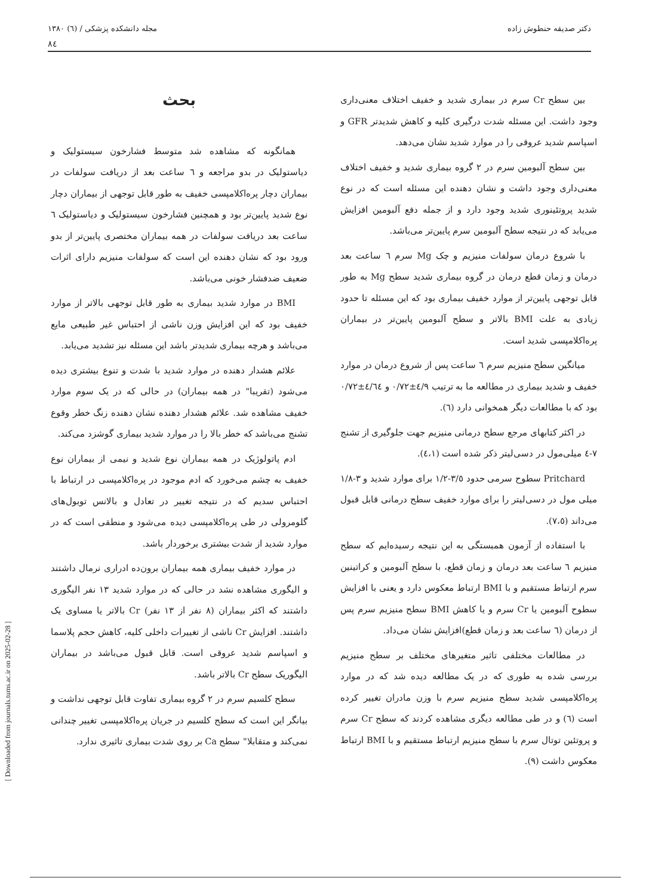دکتر صدیقه حنطوش زاده مجله دانشکده پزشکی / (٦) ١٣٨٠
٨٤
[ Downloaded from journals.tums.ac.ir on 2025-02-28 ]
بحث
همانگونه که مشاهده شد متوسط فشارخون سیستولیک و دیاستولیک در بدو مراجعه و ٦ ساعت بعد از دریافت سولفات در بیماران دچار پره‌اکلامپسی خفیف به طور قابل توجهی از بیماران دچار نوع شدید پایین‌تر بود و همچنین فشارخون سیستولیک و دیاستولیک ٦ ساعت بعد دریافت سولفات در همه بیماران مختصری پایین‌تر از بدو ورود بود که نشان دهنده این است که سولفات منیزیم دارای اثرات ضعیف ضدفشار خونی می‌باشد.
BMI در موارد شدید بیماری به طور قابل توجهی بالاتر از موارد خفیف بود که این افزایش وزن ناشی از احتباس غیر طبیعی مایع می‌باشد و هرچه بیماری شدیدتر باشد این مسئله نیز تشدید می‌یابد.
علائم هشدار دهنده در موارد شدید با شدت و تنوع بیشتری دیده می‌شود (تقریبا" در همه بیماران) در حالی که در یک سوم موارد خفیف مشاهده شد. علائم هشدار دهنده نشان دهنده زنگ خطر وقوع تشنج می‌باشد که خطر بالا را در موارد شدید بیماری گوشزد می‌کند.
ادم پاتولوژیک در همه بیماران نوع شدید و نیمی از بیماران نوع خفیف به چشم می‌خورد که ادم موجود در پره‌اکلامپسی در ارتباط با احتباس سدیم که در نتیجه تغییر در تعادل و بالانس توبول‌های گلومرولی در طی پره‌اکلامپسی دیده می‌شود و منطقی است که در موارد شدید از شدت بیشتری برخوردار باشد.
در موارد خفیف بیماری همه بیماران برون‌ده ادراری نرمال داشتند و الیگوری مشاهده نشد در حالی که در موارد شدید ١٣ نفر الیگوری داشتند که اکثر بیماران (٨ نفر از ١٣ نفر) Cr بالاتر یا مساوی یک داشتند. افزایش Cr ناشی از تغییرات داخلی کلیه، کاهش حجم پلاسما و اسپاسم شدید عروقی است. قابل قبول می‌باشد در بیماران الیگوریک سطح Cr بالاتر باشد.
سطح کلسیم سرم در ٢ گروه بیماری تفاوت قابل توجهی نداشت و بیانگر این است که سطح کلسیم در جریان پره‌اکلامپسی تغییر چندانی نمی‌کند و متقابلا" سطح Ca بر روی شدت بیماری تاثیری ندارد.
بین سطح Cr سرم در بیماری شدید و خفیف اختلاف معنی‌داری وجود داشت. این مسئله شدت درگیری کلیه و کاهش شدیدتر GFR و اسپاسم شدید عروقی را در موارد شدید نشان می‌دهد.
بین سطح آلبومین سرم در ٢ گروه بیماری شدید و خفیف اختلاف معنی‌داری وجود داشت و نشان دهنده این مسئله است که در نوع شدید پروتئینوری شدید وجود دارد و از جمله دفع آلبومین افزایش می‌یابد که در نتیجه سطح آلبومین سرم پایین‌تر می‌باشد.
با شروع درمان سولفات منیزیم و چک Mg سرم ٦ ساعت بعد درمان و زمان قطع درمان در گروه بیماری شدید سطح Mg به طور قابل توجهی پایین‌تر از موارد خفیف بیماری بود که این مسئله تا حدود زیادی به علت BMI بالاتر و سطح آلبومین پایین‌تر در بیماران پره‌اکلامپسی شدید است.
میانگین سطح منیزیم سرم ٦ ساعت پس از شروع درمان در موارد خفیف و شدید بیماری در مطالعه ما به ترتیب ٤/٩±٠/٧٢ و ٤/٦٤±٠/٧٢ بود که با مطالعات دیگر همخوانی دارد (٦).
در اکثر کتابهای مرجع سطح درمانی منیزیم جهت جلوگیری از تشنج ٧-٤ میلی‌مول در دسی‌لیتر ذکر شده است (٤،١).
Pritchard سطوح سرمی حدود ٣/٥-١/٢ برای موارد شدید و ٣-١/٨ میلی مول در دسی‌لیتر را برای موارد خفیف سطح درمانی قابل قبول می‌داند (٧،٥).
با استفاده از آزمون همبستگی به این نتیجه رسیده‌ایم که سطح منیزیم ٦ ساعت بعد درمان و زمان قطع، با سطح آلبومین و کراتینین سرم ارتباط مستقیم و با BMI ارتباط معکوس دارد و یعنی با افزایش سطوح آلبومین یا Cr سرم و یا کاهش BMI سطح منیزیم سرم پس از درمان (٦ ساعت بعد و زمان قطع)افزایش نشان می‌داد.
در مطالعات مختلفی تاثیر متغیرهای مختلف بر سطح منیزیم بررسی شده به طوری که در یک مطالعه دیده شد که در موارد پره‌اکلامپسی شدید سطح منیزیم سرم با وزن مادران تغییر کرده است (٦) و در طی مطالعه دیگری مشاهده کردند که سطح Cr سرم و پروتئین توتال سرم با سطح منیزیم ارتباط مستقیم و با BMI ارتباط معکوس داشت (٩).